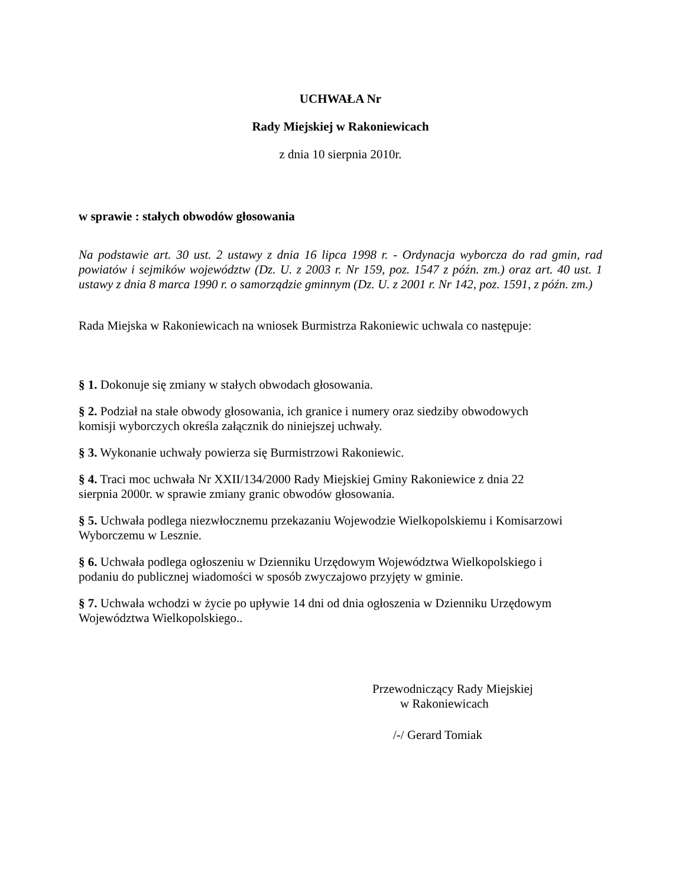UCHWAŁA Nr
Rady Miejskiej w Rakoniewicach
z dnia 10 sierpnia 2010r.
w sprawie : stałych obwodów głosowania
Na podstawie art. 30 ust. 2 ustawy z dnia 16 lipca 1998 r. - Ordynacja wyborcza do rad gmin, rad powiatów i sejmików województw (Dz. U. z 2003 r. Nr 159, poz. 1547 z późn. zm.) oraz art. 40 ust. 1 ustawy z dnia 8 marca 1990 r. o samorządzie gminnym (Dz. U. z 2001 r. Nr 142, poz. 1591, z późn. zm.)
Rada Miejska w Rakoniewicach na wniosek Burmistrza Rakoniewic uchwala co następuje:
§ 1. Dokonuje się zmiany w stałych obwodach głosowania.
§ 2. Podział na stałe obwody głosowania, ich granice i numery oraz siedziby obwodowych
komisji wyborczych określa załącznik do niniejszej uchwały.
§ 3. Wykonanie uchwały powierza się Burmistrzowi Rakoniewic.
§ 4. Traci moc uchwała Nr XXII/134/2000 Rady Miejskiej Gminy Rakoniewice z dnia 22
sierpnia 2000r. w sprawie zmiany granic obwodów głosowania.
§ 5. Uchwała podlega niezwłocznemu przekazaniu Wojewodzie Wielkopolskiemu i Komisarzowi Wyborczemu w Lesznie.
§ 6. Uchwała podlega ogłoszeniu w Dzienniku Urzędowym Województwa Wielkopolskiego i
podaniu do publicznej wiadomości w sposób zwyczajowo przyjęty w gminie.
§ 7. Uchwała wchodzi w życie po upływie 14 dni od dnia ogłoszenia w Dzienniku Urzędowym Województwa Wielkopolskiego..
Przewodniczący Rady Miejskiej
w Rakoniewicach
/-/ Gerard Tomiak